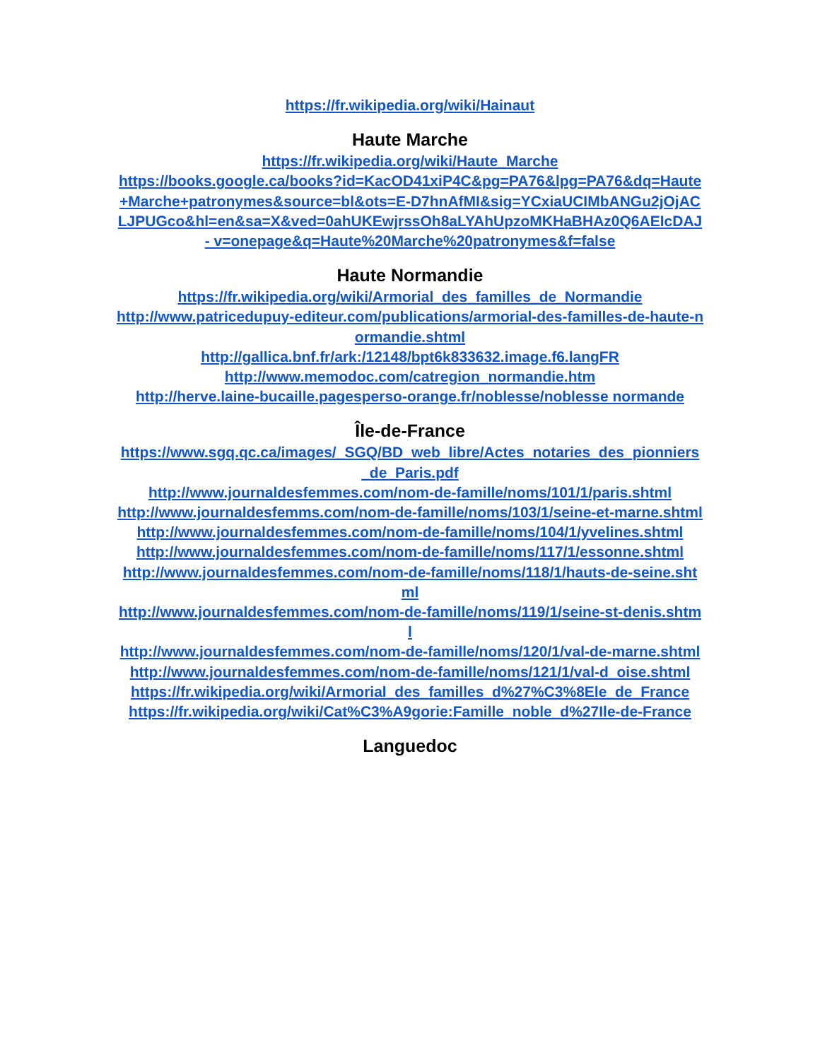https://fr.wikipedia.org/wiki/Hainaut
Haute Marche
https://fr.wikipedia.org/wiki/Haute_Marche
https://books.google.ca/books?id=KacOD41xiP4C&pg=PA76&lpg=PA76&dq=Haute+Marche+patronymes&source=bl&ots=E-D7hnAfMI&sig=YCxiaUCIMbANGu2jOjACLJPUGco&hl=en&sa=X&ved=0ahUKEwjrssOh8aLYAhUpzoMKHaBHAz0Q6AEIcDAJ - v=onepage&q=Haute%20Marche%20patronymes&f=false
Haute Normandie
https://fr.wikipedia.org/wiki/Armorial_des_familles_de_Normandie
http://www.patricedupuy-editeur.com/publications/armorial-des-familles-de-haute-normandie.shtml
http://gallica.bnf.fr/ark:/12148/bpt6k833632.image.f6.langFR
http://www.memodoc.com/catregion_normandie.htm
http://herve.laine-bucaille.pagesperso-orange.fr/noblesse/noblesse normande
Île-de-France
https://www.sgq.qc.ca/images/_SGQ/BD_web_libre/Actes_notaries_des_pionniers_de_Paris.pdf
http://www.journaldesfemmes.com/nom-de-famille/noms/101/1/paris.shtml
http://www.journaldesfemms.com/nom-de-famille/noms/103/1/seine-et-marne.shtml
http://www.journaldesfemmes.com/nom-de-famille/noms/104/1/yvelines.shtml
http://www.journaldesfemmes.com/nom-de-famille/noms/117/1/essonne.shtml
http://www.journaldesfemmes.com/nom-de-famille/noms/118/1/hauts-de-seine.shtml
http://www.journaldesfemmes.com/nom-de-famille/noms/119/1/seine-st-denis.shtml
http://www.journaldesfemmes.com/nom-de-famille/noms/120/1/val-de-marne.shtml
http://www.journaldesfemmes.com/nom-de-famille/noms/121/1/val-d_oise.shtml
https://fr.wikipedia.org/wiki/Armorial_des_familles_d%27%C3%8Ele_de_France
https://fr.wikipedia.org/wiki/Cat%C3%A9gorie:Famille_noble_d%27Ile-de-France
Languedoc